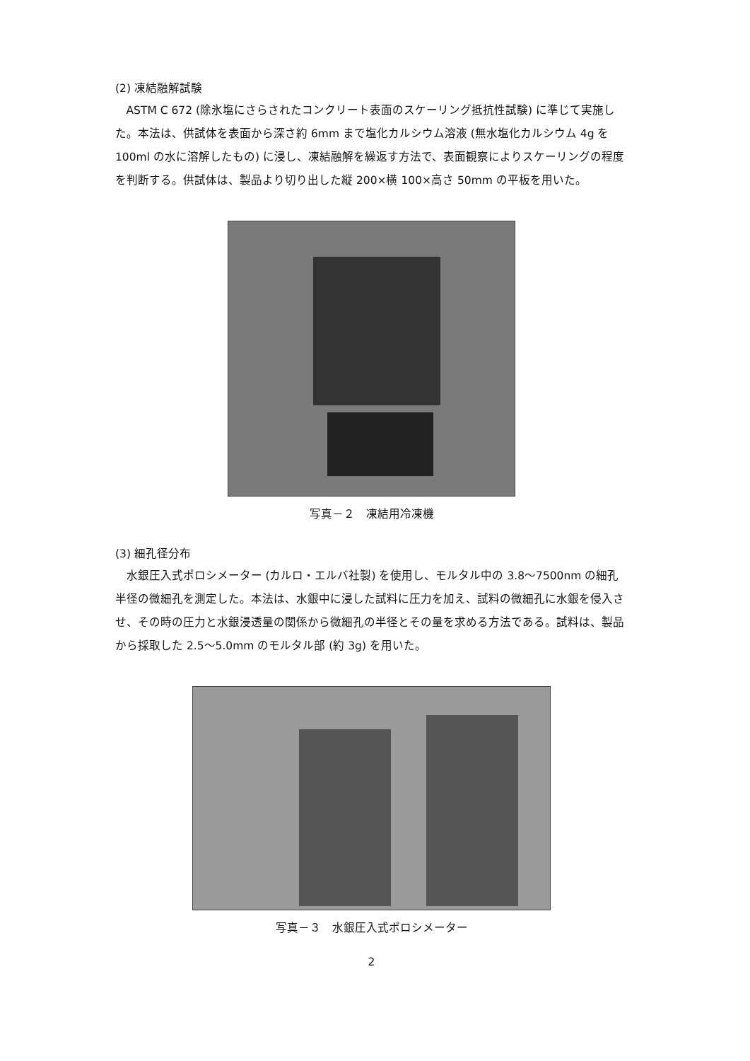(2) 凍結融解試験
ASTM C 672 (除氷塩にさらされたコンクリート表面のスケーリング抵抗性試験) に準じて実施した。本法は、供試体を表面から深さ約 6mm まで塩化カルシウム溶液 (無水塩化カルシウム 4g を 100ml の水に溶解したもの) に浸し、凍結融解を繰返す方法で、表面観察によりスケーリングの程度を判断する。供試体は、製品より切り出した縦 200×横 100×高さ 50mm の平板を用いた。
写真－２　凍結用冷凍機
(3) 細孔径分布
水銀圧入式ポロシメーター (カルロ・エルバ社製) を使用し、モルタル中の 3.8～7500nm の細孔半径の微細孔を測定した。本法は、水銀中に浸した試料に圧力を加え、試料の微細孔に水銀を侵入させ、その時の圧力と水銀浸透量の関係から微細孔の半径とその量を求める方法である。試料は、製品から採取した 2.5～5.0mm のモルタル部 (約 3g) を用いた。
写真－３　水銀圧入式ポロシメーター
2